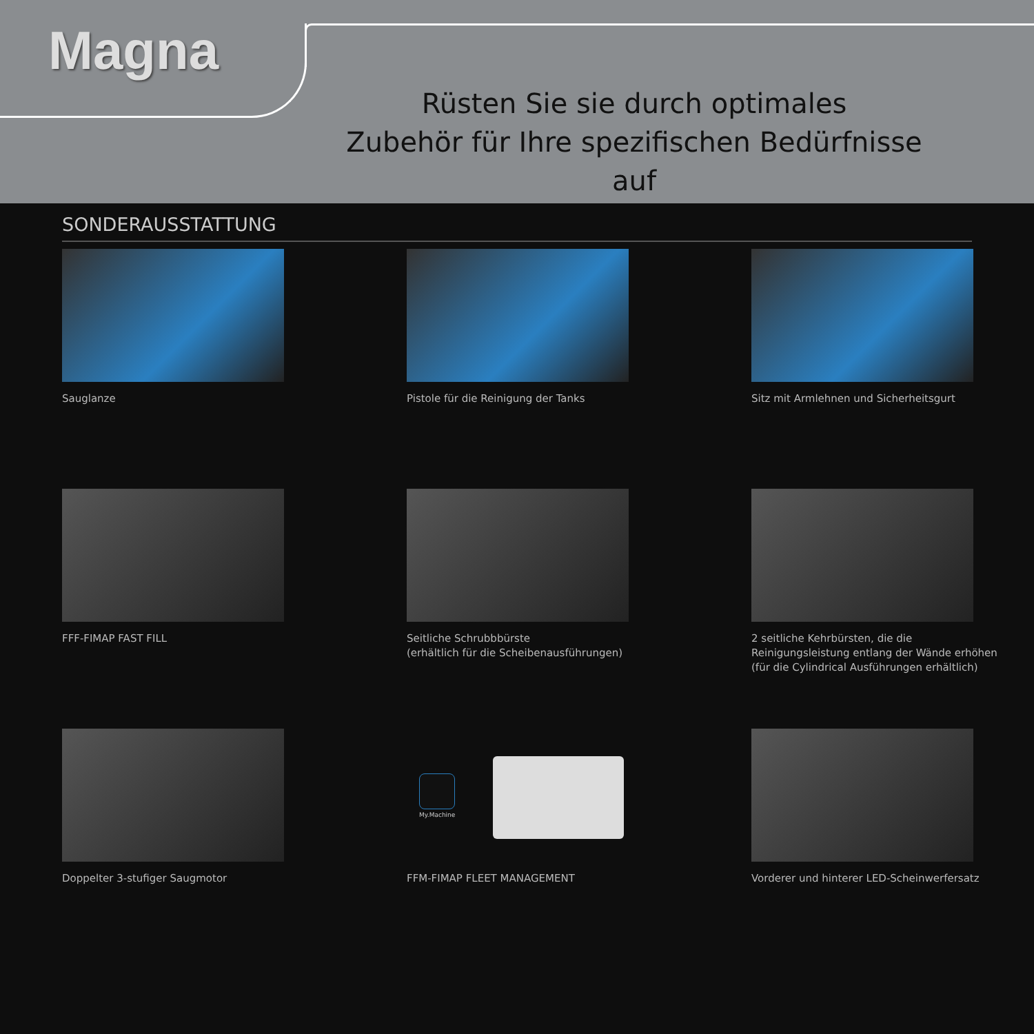Magna
Rüsten Sie sie durch optimales
Zubehör für Ihre spezifischen Bedürfnisse auf
SONDERAUSSTATTUNG
Sauglanze
Pistole für die Reinigung der Tanks
Sitz mit Armlehnen und Sicherheitsgurt
FFF-FIMAP FAST FILL
Seitliche Schrubbbürste
(erhältlich für die Scheibenausführungen)
2 seitliche Kehrbürsten, die die
Reinigungsleistung entlang der Wände erhöhen
(für die Cylindrical Ausführungen erhältlich)
Doppelter 3-stufiger Saugmotor
My.Machine
FFM-FIMAP FLEET MANAGEMENT
Vorderer und hinterer LED-Scheinwerfersatz